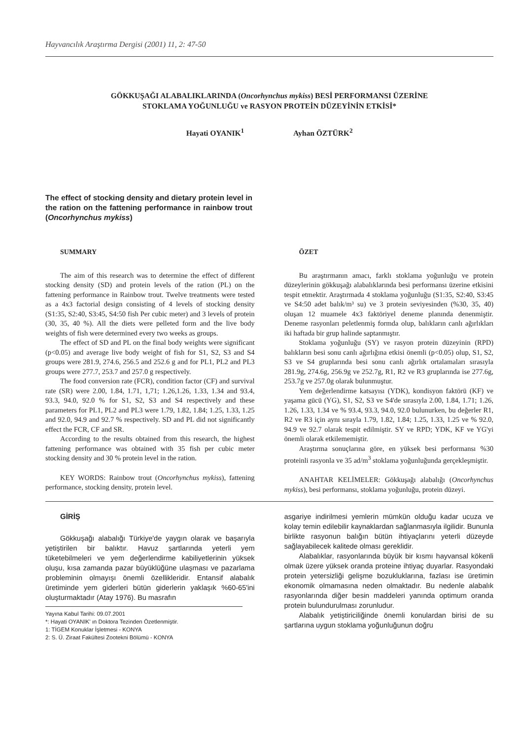Hayvancılık Araştırma Dergisi (2001) 11, 2: 47-50
GÖKKUŞAĞI ALABALIKLARINDA (Oncorhynchus mykiss) BESİ PERFORMANSI ÜZERİNE
STOKLAMA YOĞUNLUĞU ve RASYON PROTEİN DÜZEYİNİN ETKİSİ*
Hayati OYANIK<sup>1</sup> Ayhan ÖZTÜRK<sup>2</sup>
The effect of stocking density and dietary protein level in the ration on the fattening performance in rainbow trout (Oncorhynchus mykiss)
SUMMARY
The aim of this research was to determine the effect of different stocking density (SD) and protein levels of the ration (PL) on the fattening performance in Rainbow trout. Twelve treatments were tested as a 4x3 factorial design consisting of 4 levels of stocking density (S1:35, S2:40, S3:45, S4:50 fish Per cubic meter) and 3 levels of protein (30, 35, 40 %). All the diets were pelleted form and the live body weights of fish were determined every two weeks as groups.
The effect of SD and PL on the final body weights were significant (p<0.05) and average live body weight of fish for S1, S2, S3 and S4 groups were 281.9, 274.6, 256.5 and 252.6 g and for PL1, PL2 and PL3 groups were 277.7, 253.7 and 257.0 g respectively.
The food conversion rate (FCR), condition factor (CF) and survival rate (SR) were 2.00, 1.84, 1.71, 1,71; 1.26,1.26, 1.33, 1.34 and 93.4, 93.3, 94.0, 92.0 % for S1, S2, S3 and S4 respectively and these parameters for PL1, PL2 and PL3 were 1.79, 1.82, 1.84; 1.25, 1.33, 1.25 and 92.0, 94.9 and 92.7 % respectively. SD and PL did not significantly effect the FCR, CF and SR.
According to the results obtained from this research, the highest fattening performance was obtained with 35 fish per cubic meter stocking density and 30 % protein level in the ration.
KEY WORDS: Rainbow trout (Oncorhynchus mykiss), fattening performance, stocking density, protein level.
ÖZET
Bu araştırmanın amacı, farklı stoklama yoğunluğu ve protein düzeylerinin gökkuşağı alabalıklarında besi performansı üzerine etkisini tespit etmektir. Araştırmada 4 stoklama yoğunluğu (S1:35, S2:40, S3:45 ve S4:50 adet balık/m³ su) ve 3 protein seviyesinden (%30, 35, 40) oluşan 12 muamele 4x3 faktöriyel deneme planında denenmiştir. Deneme rasyonları peletlenmiş formda olup, balıkların canlı ağırlıkları iki haftada bir grup halinde saptanmıştır.
Stoklama yoğunluğu (SY) ve rasyon protein düzeyinin (RPD) balıkların besi sonu canlı ağırlığına etkisi önemli (p<0.05) olup, S1, S2, S3 ve S4 gruplarında besi sonu canlı ağırlık ortalamaları sırasıyla 281.9g, 274.6g, 256.9g ve 252.7g, R1, R2 ve R3 gruplarında ise 277.6g, 253.7g ve 257.0g olarak bulunmuştur.
Yem değerlendirme katsayısı (YDK), kondisyon faktörü (KF) ve yaşama gücü (YG), S1, S2, S3 ve S4'de sırasıyla 2.00, 1.84, 1.71; 1.26, 1.26, 1.33, 1.34 ve % 93.4, 93.3, 94.0, 92.0 bulunurken, bu değerler R1, R2 ve R3 için aynı sırayla 1.79, 1.82, 1.84; 1.25, 1.33, 1.25 ve % 92.0, 94.9 ve 92.7 olarak tespit edilmiştir. SY ve RPD; YDK, KF ve YG'yi önemli olarak etkilememiştir.
Araştırma sonuçlarına göre, en yüksek besi performansı %30 proteinli rasyonla ve 35 ad/m<sup>3</sup> stoklama yoğunluğunda gerçekleşmiştir.
ANAHTAR KELİMELER: Gökkuşağı alabalığı (Oncorhynchus mykiss), besi performansı, stoklama yoğunluğu, protein düzeyi.
GİRİŞ
Gökkuşağı alabalığı Türkiye'de yaygın olarak ve başarıyla yetiştirilen bir balıktır. Havuz şartlarında yeterli yem tüketebilmeleri ve yem değerlendirme kabiliyetlerinin yüksek oluşu, kısa zamanda pazar büyüklüğüne ulaşması ve pazarlama probleminin olmayışı önemli özellikleridir. Entansif alabalık üretiminde yem giderleri bütün giderlerin yaklaşık %60-65'ini oluşturmaktadır (Atay 1976). Bu masrafın
Yayına Kabul Tarihi: 09.07.2001
*: Hayati OYANIK' ın Doktora Tezinden Özetlenmiştir.
1: TİGEM Konuklar İşletmesi - KONYA
2: S. Ü. Ziraat Fakültesi Zootekni Bölümü - KONYA
asgariye indirilmesi yemlerin mümkün olduğu kadar ucuza ve kolay temin edilebilir kaynaklardan sağlanmasıyla ilgilidir. Bununla birlikte rasyonun balığın bütün ihtiyaçlarını yeterli düzeyde sağlayabilecek kalitede olması gereklidir.
Alabalıklar, rasyonlarında büyük bir kısmı hayvansal kökenli olmak üzere yüksek oranda proteine ihtiyaç duyarlar. Rasyondaki protein yetersizliği gelişme bozukluklarına, fazlası ise üretimin ekonomik olmamasına neden olmaktadır. Bu nedenle alabalık rasyonlarında diğer besin maddeleri yanında optimum oranda protein bulundurulması zorunludur.
Alabalık yetiştiriciliğinde önemli konulardan birisi de su şartlarına uygun stoklama yoğunluğunun doğru